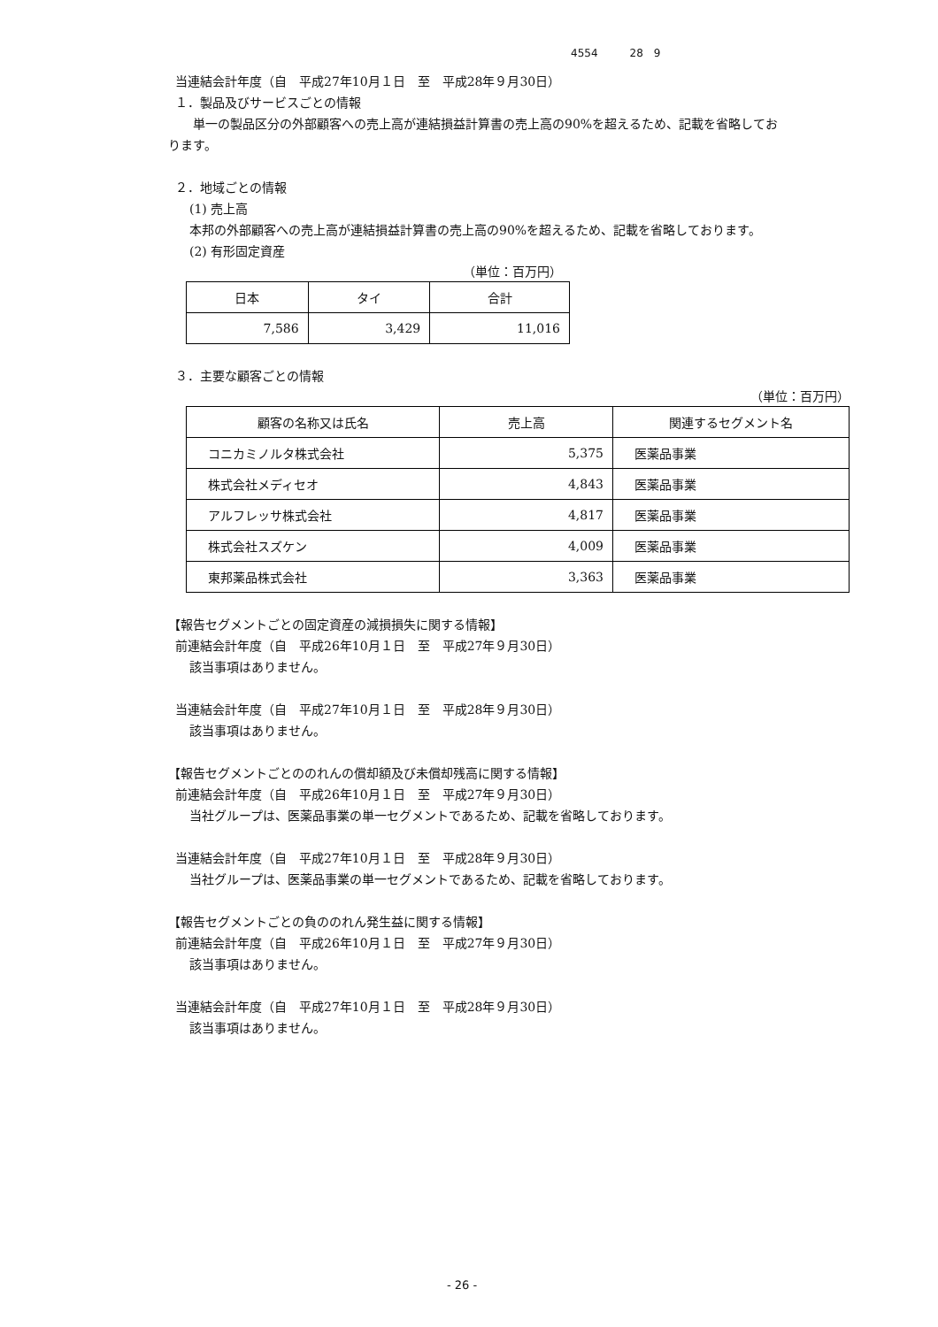4554　　　28　9
当連結会計年度（自　平成27年10月１日　至　平成28年９月30日）
１．製品及びサービスごとの情報
　　単一の製品区分の外部顧客への売上高が連結損益計算書の売上高の90%を超えるため、記載を省略してお
ります。
２．地域ごとの情報
(1) 売上高
本邦の外部顧客への売上高が連結損益計算書の売上高の90%を超えるため、記載を省略しております。
(2) 有形固定資産
（単位：百万円）
| 日本 | タイ | 合計 |
| --- | --- | --- |
| 7,586 | 3,429 | 11,016 |
３．主要な顧客ごとの情報
（単位：百万円）
| 顧客の名称又は氏名 | 売上高 | 関連するセグメント名 |
| --- | --- | --- |
| コニカミノルタ株式会社 | 5,375 | 医薬品事業 |
| 株式会社メディセオ | 4,843 | 医薬品事業 |
| アルフレッサ株式会社 | 4,817 | 医薬品事業 |
| 株式会社スズケン | 4,009 | 医薬品事業 |
| 東邦薬品株式会社 | 3,363 | 医薬品事業 |
【報告セグメントごとの固定資産の減損損失に関する情報】
前連結会計年度（自　平成26年10月１日　至　平成27年９月30日）
該当事項はありません。
当連結会計年度（自　平成27年10月１日　至　平成28年９月30日）
該当事項はありません。
【報告セグメントごとののれんの償却額及び未償却残高に関する情報】
前連結会計年度（自　平成26年10月１日　至　平成27年９月30日）
当社グループは、医薬品事業の単一セグメントであるため、記載を省略しております。
当連結会計年度（自　平成27年10月１日　至　平成28年９月30日）
当社グループは、医薬品事業の単一セグメントであるため、記載を省略しております。
【報告セグメントごとの負ののれん発生益に関する情報】
前連結会計年度（自　平成26年10月１日　至　平成27年９月30日）
該当事項はありません。
当連結会計年度（自　平成27年10月１日　至　平成28年９月30日）
該当事項はありません。
- 26 -